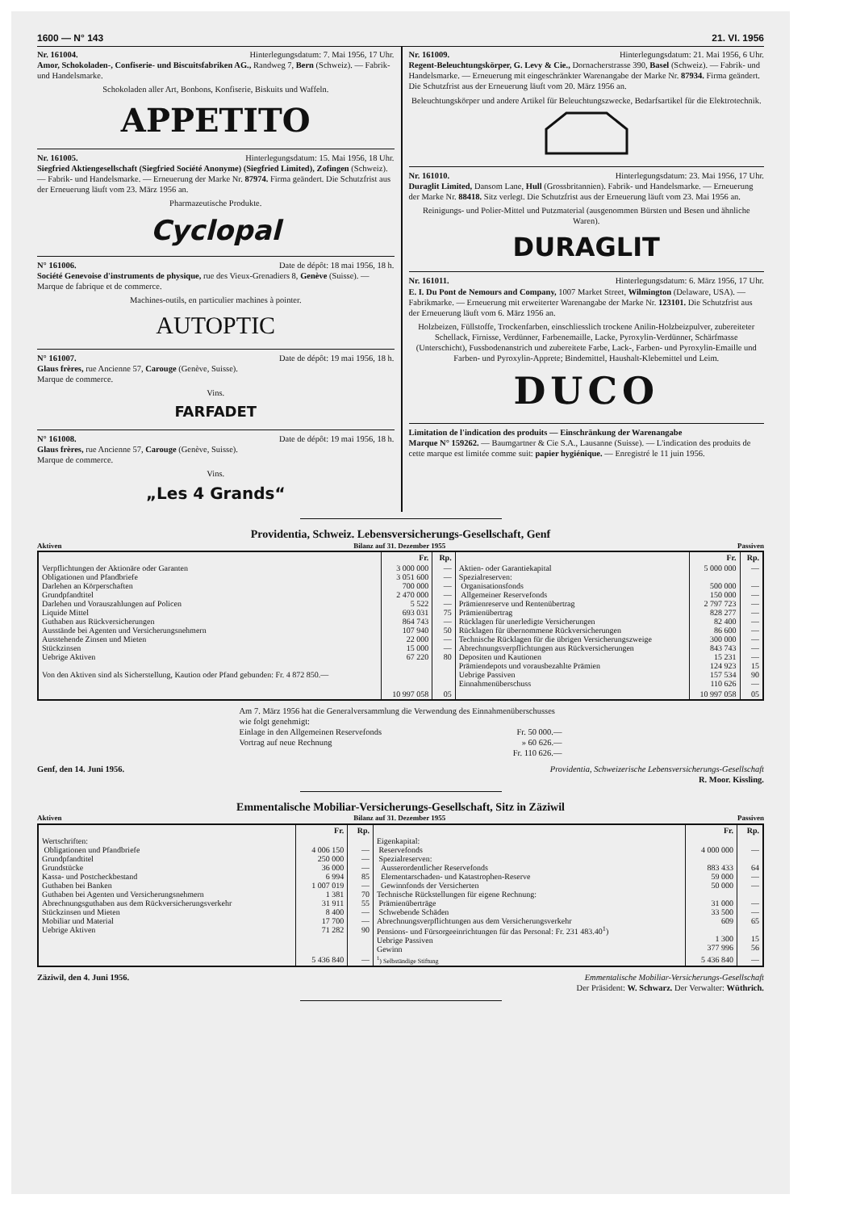1600 — N° 143 21. VI. 1956
Nr. 161004. Hinterlegungsdatum: 7. Mai 1956, 17 Uhr.
Amor, Schokoladen-, Confiserie- und Biscuitsfabriken AG., Randweg 7, Bern (Schweiz). — Fabrik- und Handelsmarke.
Schokoladen aller Art, Bonbons, Konfiserie, Biskuits und Waffeln.
APPETITO
Nr. 161005. Hinterlegungsdatum: 15. Mai 1956, 18 Uhr.
Siegfried Aktiengesellschaft (Siegfried Société Anonyme) (Siegfried Limited), Zofingen (Schweiz). — Fabrik- und Handelsmarke. — Erneuerung der Marke Nr. 87974. Firma geändert. Die Schutzfrist aus der Erneuerung läuft vom 23. März 1956 an.
Pharmazeutische Produkte.
Cyclopal
N° 161006. Date de dépôt: 18 mai 1956, 18 h.
Société Genevoise d'instruments de physique, rue des Vieux-Grenadiers 8, Genève (Suisse). — Marque de fabrique et de commerce.
Machines-outils, en particulier machines à pointer.
AUTOPTIC
N° 161007. Date de dépôt: 19 mai 1956, 18 h.
Glaus frères, rue Ancienne 57, Carouge (Genève, Suisse).
Marque de commerce.
Vins.
FARFADET
N° 161008. Date de dépôt: 19 mai 1956, 18 h.
Glaus frères, rue Ancienne 57, Carouge (Genève, Suisse).
Marque de commerce.
Vins.
„Les 4 Grands“
Nr. 161009. Hinterlegungsdatum: 21. Mai 1956, 6 Uhr.
Regent-Beleuchtungskörper, G. Levy & Cie., Dornacherstrasse 390, Basel (Schweiz). — Fabrik- und Handelsmarke. — Erneuerung mit eingeschränkter Warenangabe der Marke Nr. 87934. Firma geändert. Die Schutzfrist aus der Erneuerung läuft vom 20. März 1956 an.
Beleuchtungskörper und andere Artikel für Beleuchtungszwecke, Bedarfsartikel für die Elektrotechnik.
Nr. 161010. Hinterlegungsdatum: 23. Mai 1956, 17 Uhr.
Duraglit Limited, Dansom Lane, Hull (Grossbritannien). Fabrik- und Handelsmarke. — Erneuerung der Marke Nr. 88418. Sitz verlegt. Die Schutzfrist aus der Erneuerung läuft vom 23. Mai 1956 an.
Reinigungs- und Polier-Mittel und Putzmaterial (ausgenommen Bürsten und Besen und ähnliche Waren).
DURAGLIT
Nr. 161011. Hinterlegungsdatum: 6. März 1956, 17 Uhr.
E. I. Du Pont de Nemours and Company, 1007 Market Street, Wilmington (Delaware, USA). — Fabrikmarke. — Erneuerung mit erweiterter Warenangabe der Marke Nr. 123101. Die Schutzfrist aus der Erneuerung läuft vom 6. März 1956 an.
Holzbeizen, Füllstoffe, Trockenfarben, einschliesslich trockene Anilin-Holzbeizpulver, zubereiteter Schellack, Firnisse, Verdünner, Farbenemaille, Lacke, Pyroxylin-Verdünner, Schärfmasse (Unterschicht), Fussbodenanstrich und zubereitete Farbe, Lack-, Farben- und Pyroxylin-Emaille und Farben- und Pyroxylin-Apprete; Bindemittel, Haushalt-Klebemittel und Leim.
DUCO
Limitation de l'indication des produits — Einschränkung der Warenangabe
Marque N° 159262. — Baumgartner & Cie S.A., Lausanne (Suisse). — L'indication des produits de cette marque est limitée comme suit: papier hygiénique. — Enregistré le 11 juin 1956.
Providentia, Schweiz. Lebensversicherungs-Gesellschaft, Genf
Aktiven Bilanz auf 31. Dezember 1955 Passiven
| | Fr. | Rp. | | Fr. | Rp. |
| --- | --- | --- | --- | --- | --- |
| Verpflichtungen der Aktionäre oder Garanten Obligationen und Pfandbriefe Darlehen an Körperschaften Grundpfandtitel Darlehen und Vorauszahlungen auf Policen Liquide Mittel Guthaben aus Rückversicherungen Ausstände bei Agenten und Versicherungsnehmern Ausstehende Zinsen und Mieten Stückzinsen Uebrige Aktiven Von den Aktiven sind als Sicherstellung, Kaution oder Pfand gebunden: Fr. 4 872 850.— | 3 000 000 3 051 600 700 000 2 470 000 5 522 693 031 864 743 107 940 22 000 15 000 67 220 | — — — — — 75 — 50 — — 80 | Aktien- oder Garantiekapital Spezialreserven: Organisationsfonds Allgemeiner Reservefonds Prämienreserve und Rentenübertrag Prämienübertrag Rücklagen für unerledigte Versicherungen Rücklagen für übernommene Rückversicherungen Technische Rücklagen für die übrigen Versicherungszweige Abrechnungsverpflichtungen aus Rückversicherungen Depositen und Kautionen Prämiendepots und vorausbezahlte Prämien Uebrige Passiven Einnahmenüberschuss | 5 000 000 500 000 150 000 2 797 723 828 277 82 400 86 600 300 000 843 743 15 231 124 923 157 534 110 626 | — — — — — — — — — — 15 90 — |
| | 10 997 058 | 05 | | 10 997 058 | 05 |
Am 7. März 1956 hat die Generalversammlung die Verwendung des Einnahmenüberschusses wie folgt genehmigt:
Einlage in den Allgemeinen Reservefonds Fr. 50 000.—
Vortrag auf neue Rechnung » 60 626.—
Fr. 110 626.—
Genf, den 14. Juni 1956. Providentia, Schweizerische Lebensversicherungs-Gesellschaft
R. Moor. Kissling.
Emmentalische Mobiliar-Versicherungs-Gesellschaft, Sitz in Zäziwil
Aktiven Bilanz auf 31. Dezember 1955 Passiven
| | Fr. | Rp. | | Fr. | Rp. |
| --- | --- | --- | --- | --- | --- |
| Wertschriften: Obligationen und Pfandbriefe Grundpfandtitel Grundstücke Kassa- und Postcheckbestand Guthaben bei Banken Guthaben bei Agenten und Versicherungsnehmern Abrechnungsguthaben aus dem Rückversicherungsverkehr Stückzinsen und Mieten Mobiliar und Material Uebrige Aktiven | 4 006 150 250 000 36 000 6 994 1 007 019 1 381 31 911 8 400 17 700 71 282 | — — — 85 — 70 55 — — 90 | Eigenkapital: Reservefonds Spezialreserven: Ausserordentlicher Reservefonds Elementarschaden- und Katastrophen-Reserve Gewinnfonds der Versicherten Technische Rückstellungen für eigene Rechnung: Prämienüberträge Schwebende Schäden Abrechnungsverpflichtungen aus dem Versicherungsverkehr Pensions- und Fürsorgeeinrichtungen für das Personal: Fr. 231 483.40<sup>1</sup>) Uebrige Passiven Gewinn | 4 000 000 883 433 59 000 50 000 31 000 33 500 609 1 300 377 996 | — 64 — — — — 65 15 56 |
| | 5 436 840 | — | <sup>1</sup>) Selbständige Stiftung | 5 436 840 | — |
Zäziwil, den 4. Juni 1956. Emmentalische Mobiliar-Versicherungs-Gesellschaft
Der Präsident: W. Schwarz. Der Verwalter: Wüthrich.